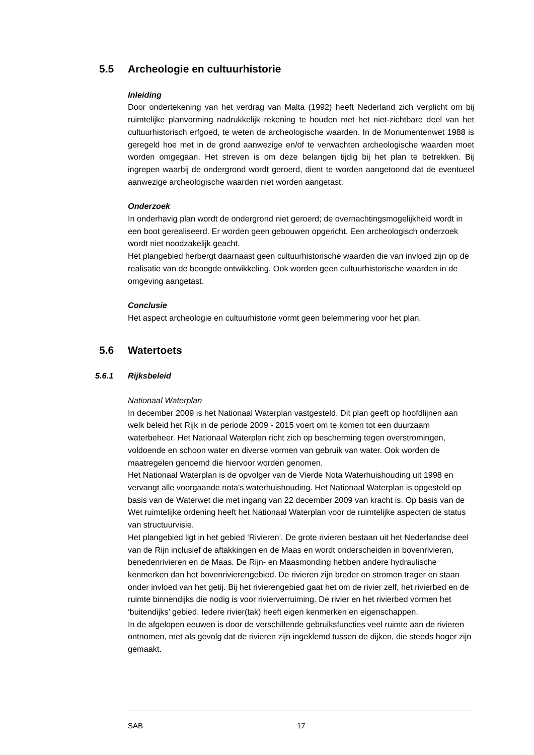5.5 Archeologie en cultuurhistorie
Inleiding
Door ondertekening van het verdrag van Malta (1992) heeft Nederland zich verplicht om bij ruimtelijke planvorming nadrukkelijk rekening te houden met het niet-zichtbare deel van het cultuurhistorisch erfgoed, te weten de archeologische waarden. In de Monumentenwet 1988 is geregeld hoe met in de grond aanwezige en/of te verwachten archeologische waarden moet worden omgegaan. Het streven is om deze belangen tijdig bij het plan te betrekken. Bij ingrepen waarbij de ondergrond wordt geroerd, dient te worden aangetoond dat de eventueel aanwezige archeologische waarden niet worden aangetast.
Onderzoek
In onderhavig plan wordt de ondergrond niet geroerd; de overnachtingsmogelijkheid wordt in een boot gerealiseerd. Er worden geen gebouwen opgericht. Een archeologisch onderzoek wordt niet noodzakelijk geacht.
Het plangebied herbergt daarnaast geen cultuurhistorische waarden die van invloed zijn op de realisatie van de beoogde ontwikkeling. Ook worden geen cultuurhistorische waarden in de omgeving aangetast.
Conclusie
Het aspect archeologie en cultuurhistorie vormt geen belemmering voor het plan.
5.6 Watertoets
5.6.1 Rijksbeleid
Nationaal Waterplan
In december 2009 is het Nationaal Waterplan vastgesteld. Dit plan geeft op hoofdlijnen aan welk beleid het Rijk in de periode 2009 - 2015 voert om te komen tot een duurzaam waterbeheer. Het Nationaal Waterplan richt zich op bescherming tegen overstromingen, voldoende en schoon water en diverse vormen van gebruik van water. Ook worden de maatregelen genoemd die hiervoor worden genomen.
Het Nationaal Waterplan is de opvolger van de Vierde Nota Waterhuishouding uit 1998 en vervangt alle voorgaande nota's waterhuishouding. Het Nationaal Waterplan is opgesteld op basis van de Waterwet die met ingang van 22 december 2009 van kracht is. Op basis van de Wet ruimtelijke ordening heeft het Nationaal Waterplan voor de ruimtelijke aspecten de status van structuurvisie.
Het plangebied ligt in het gebied ‘Rivieren’. De grote rivieren bestaan uit het Nederlandse deel van de Rijn inclusief de aftakkingen en de Maas en wordt onderscheiden in bovenrivieren, benedenrivieren en de Maas. De Rijn- en Maasmonding hebben andere hydraulische kenmerken dan het bovenrivierengebied. De rivieren zijn breder en stromen trager en staan onder invloed van het getij. Bij het rivierengebied gaat het om de rivier zelf, het rivierbed en de ruimte binnendijks die nodig is voor rivierverruiming. De rivier en het rivierbed vormen het ‘buitendijks’ gebied. Iedere rivier(tak) heeft eigen kenmerken en eigenschappen.
In de afgelopen eeuwen is door de verschillende gebruiksfuncties veel ruimte aan de rivieren ontnomen, met als gevolg dat de rivieren zijn ingeklemd tussen de dijken, die steeds hoger zijn gemaakt.
SAB 17